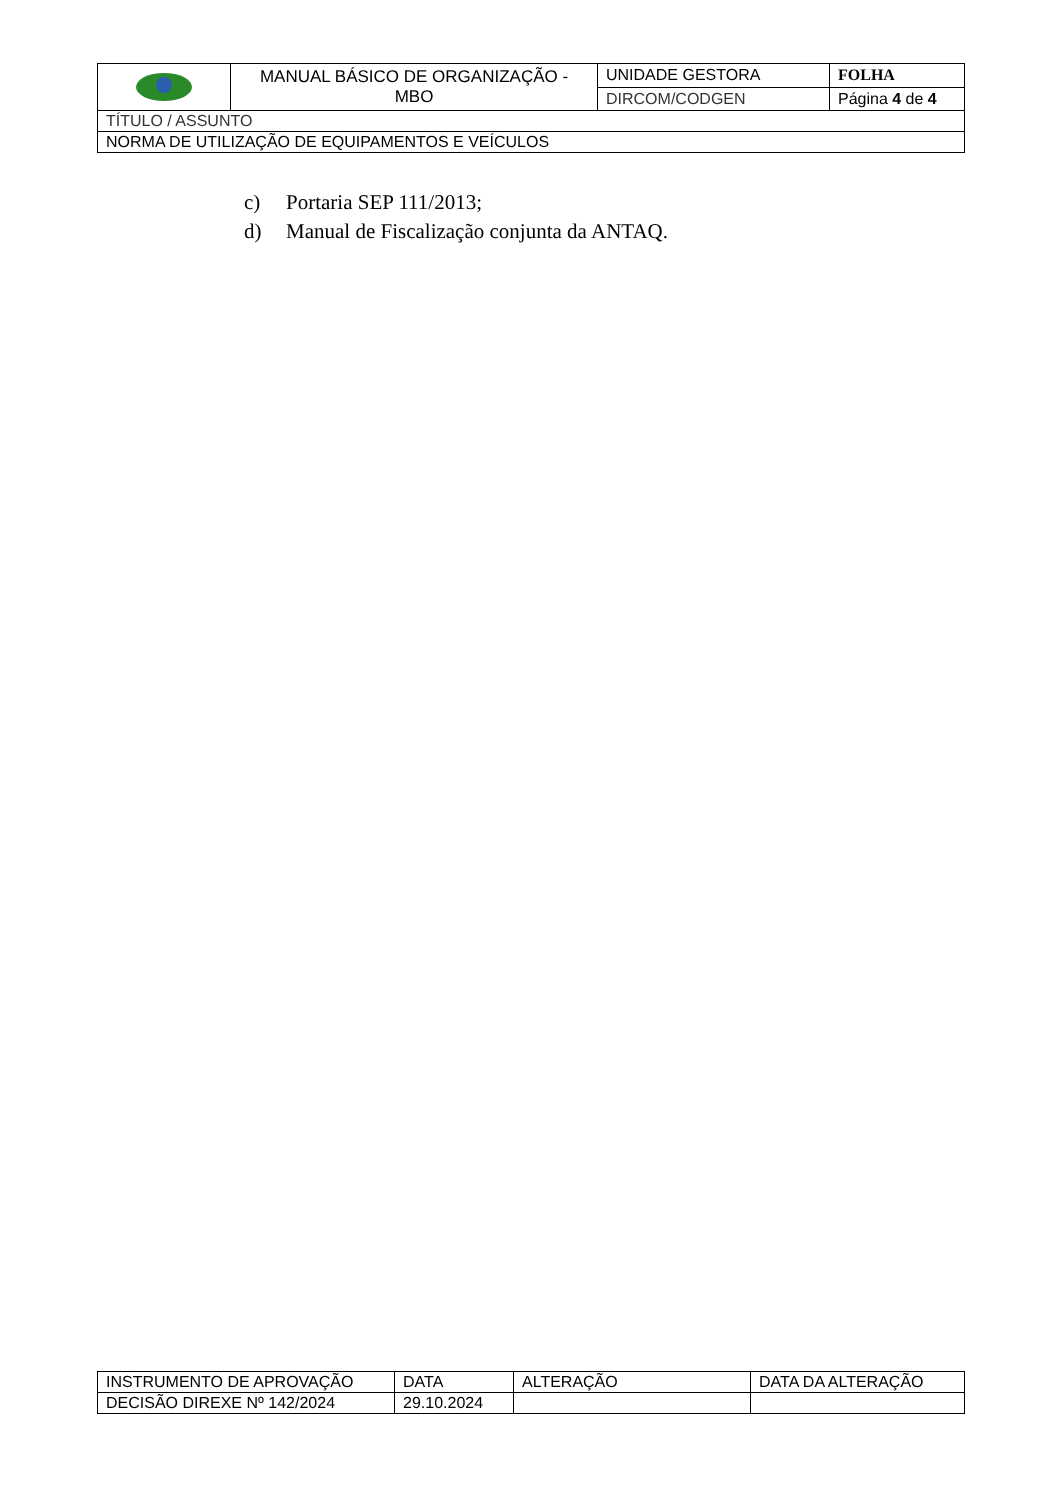| | MANUAL BÁSICO DE ORGANIZAÇÃO - MBO | UNIDADE GESTORA | FOLHA |
| | | DIRCOM/CODGEN | Página 4 de 4 |
| TÍTULO / ASSUNTO | | | |
| NORMA DE UTILIZAÇÃO DE EQUIPAMENTOS E VEÍCULOS | | | |
c) Portaria SEP 111/2013;
d) Manual de Fiscalização conjunta da ANTAQ.
| INSTRUMENTO DE APROVAÇÃO | DATA | ALTERAÇÃO | DATA DA ALTERAÇÃO |
| DECISÃO DIREXE Nº 142/2024 | 29.10.2024 | | |